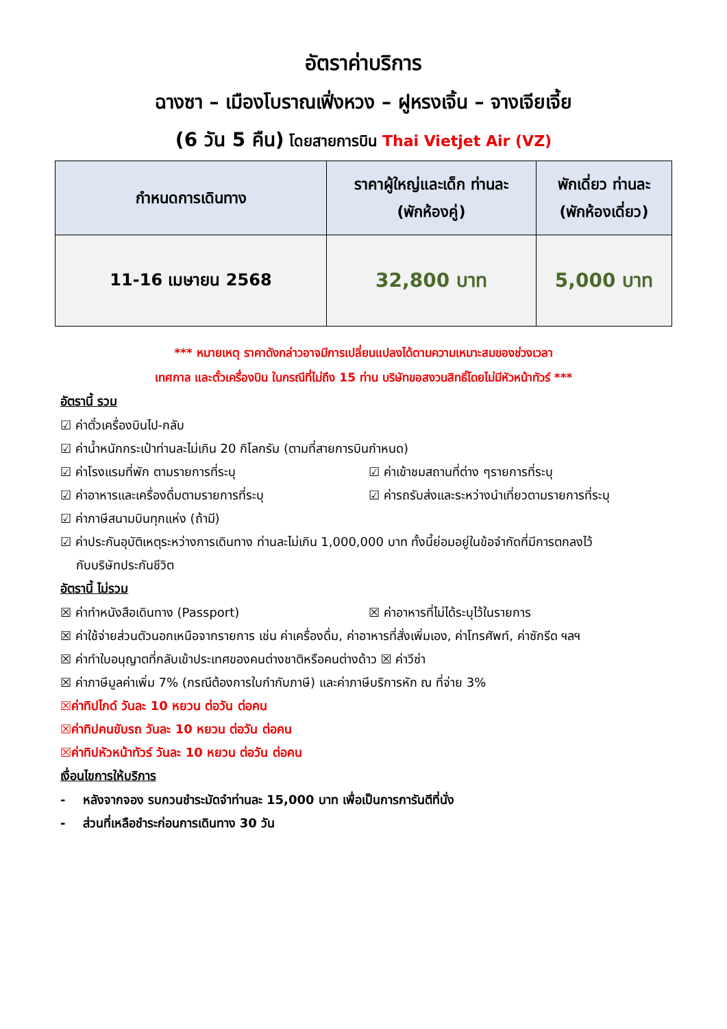อัตราค่าบริการ
ฉางซา – เมืองโบราณเฟิ่งหวง – ฝูหรงเจิ้น – จางเจียเจี้ย
(6 วัน 5 คืน) โดยสายการบิน Thai Vietjet Air (VZ)
| กำหนดการเดินทาง | ราคาผู้ใหญ่และเด็ก ท่านละ (พักห้องคู่) | พักเดี่ยว ท่านละ (พักห้องเดี่ยว) |
| --- | --- | --- |
| 11-16 เมษายน 2568 | 32,800 บาท | 5,000 บาท |
*** หมายเหตุ ราคาดังกล่าวอาจมีการเปลี่ยนแปลงได้ตามความเหมาะสมของช่วงเวลา
เทศกาล และตั๋วเครื่องบิน ในกรณีที่ไม่ถึง 15 ท่าน บริษัทขอสงวนสิทธิ์โดยไม่มีหัวหน้าทัวร์ ***
อัตรานี้ รวม
☑ ค่าตั๋วเครื่องบินไป-กลับ
☑ ค่าน้ำหนักกระเป๋าท่านละไม่เกิน 20 กิโลกรัม (ตามที่สายการบินกำหนด)
☑ ค่าโรงแรมที่พัก ตามรายการที่ระบุ
☑ ค่าเข้าชมสถานที่ต่าง ๆรายการที่ระบุ
☑ ค่าอาหารและเครื่องดื่มตามรายการที่ระบุ
☑ ค่ารถรับส่งและระหว่างนำเที่ยวตามรายการที่ระบุ
☑ ค่าภาษีสนามบินทุกแห่ง (ถ้ามี)
☑ ค่าประกันอุบัติเหตุระหว่างการเดินทาง ท่านละไม่เกิน 1,000,000 บาท ทั้งนี้ย่อมอยู่ในข้อจำกัดที่มีการตกลงไว้
กับบริษัทประกันชีวิต
อัตรานี้ ไม่รวม
☒ ค่าทำหนังสือเดินทาง (Passport)
☒ ค่าอาหารที่ไม่ได้ระบุไว้ในรายการ
☒ ค่าใช้จ่ายส่วนตัวนอกเหนือจากรายการ เช่น ค่าเครื่องดื่ม, ค่าอาหารที่สั่งเพิ่มเอง, ค่าโทรศัพท์, ค่าซักรีด ฯลฯ
☒ ค่าทำใบอนุญาตที่กลับเข้าประเทศของคนต่างชาติหรือคนต่างด้าว ☒ ค่าวีซ่า
☒ ค่าภาษีมูลค่าเพิ่ม 7% (กรณีต้องการใบกำกับภาษี) และค่าภาษีบริการหัก ณ ที่จ่าย 3%
☒ค่าทิปไกด์ วันละ 10 หยวน ต่อวัน ต่อคน
☒ค่าทิปคนขับรถ วันละ 10 หยวน ต่อวัน ต่อคน
☒ค่าทิปหัวหน้าทัวร์ วันละ 10 หยวน ต่อวัน ต่อคน
เงื่อนไขการให้บริการ
- หลังจากจอง รบกวนชำระมัดจำท่านละ 15,000 บาท เพื่อเป็นการการันตีที่นั่ง
- ส่วนที่เหลือชำระก่อนการเดินทาง 30 วัน